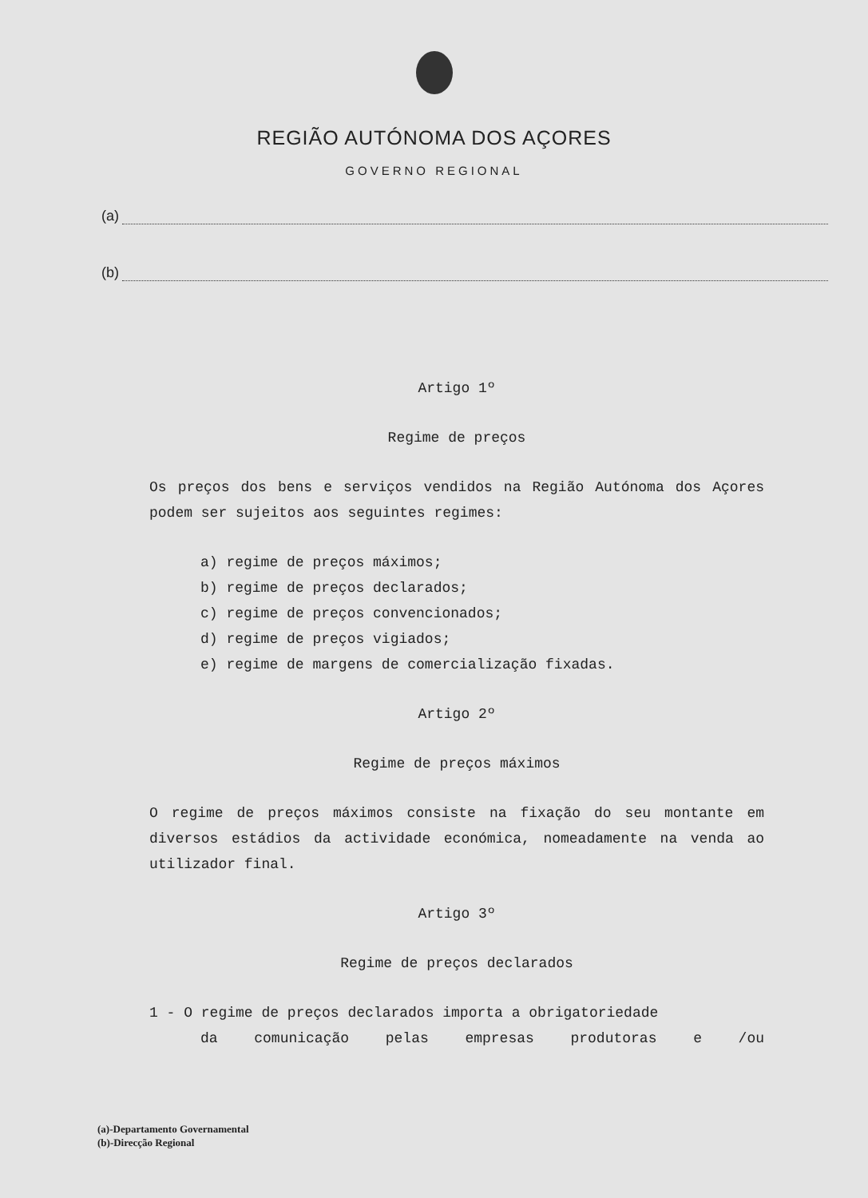REGIÃO AUTÓNOMA DOS AÇORES
GOVERNO REGIONAL
(a)
(b)
Artigo 1º
Regime de preços
Os preços dos bens e serviços vendidos na Região Autónoma dos Açores podem ser sujeitos aos seguintes regimes:
a) regime de preços máximos;
b) regime de preços declarados;
c) regime de preços convencionados;
d) regime de preços vigiados;
e) regime de margens de comercialização fixadas.
Artigo 2º
Regime de preços máximos
O regime de preços máximos consiste na fixação do seu montante em diversos estádios da actividade económica, nomeadamente na venda ao utilizador final.
Artigo 3º
Regime de preços declarados
1 - O regime de preços declarados importa a obrigatoriedade
da comunicação pelas empresas produtoras e /ou
(a)-Departamento Governamental
(b)-Direcção Regional